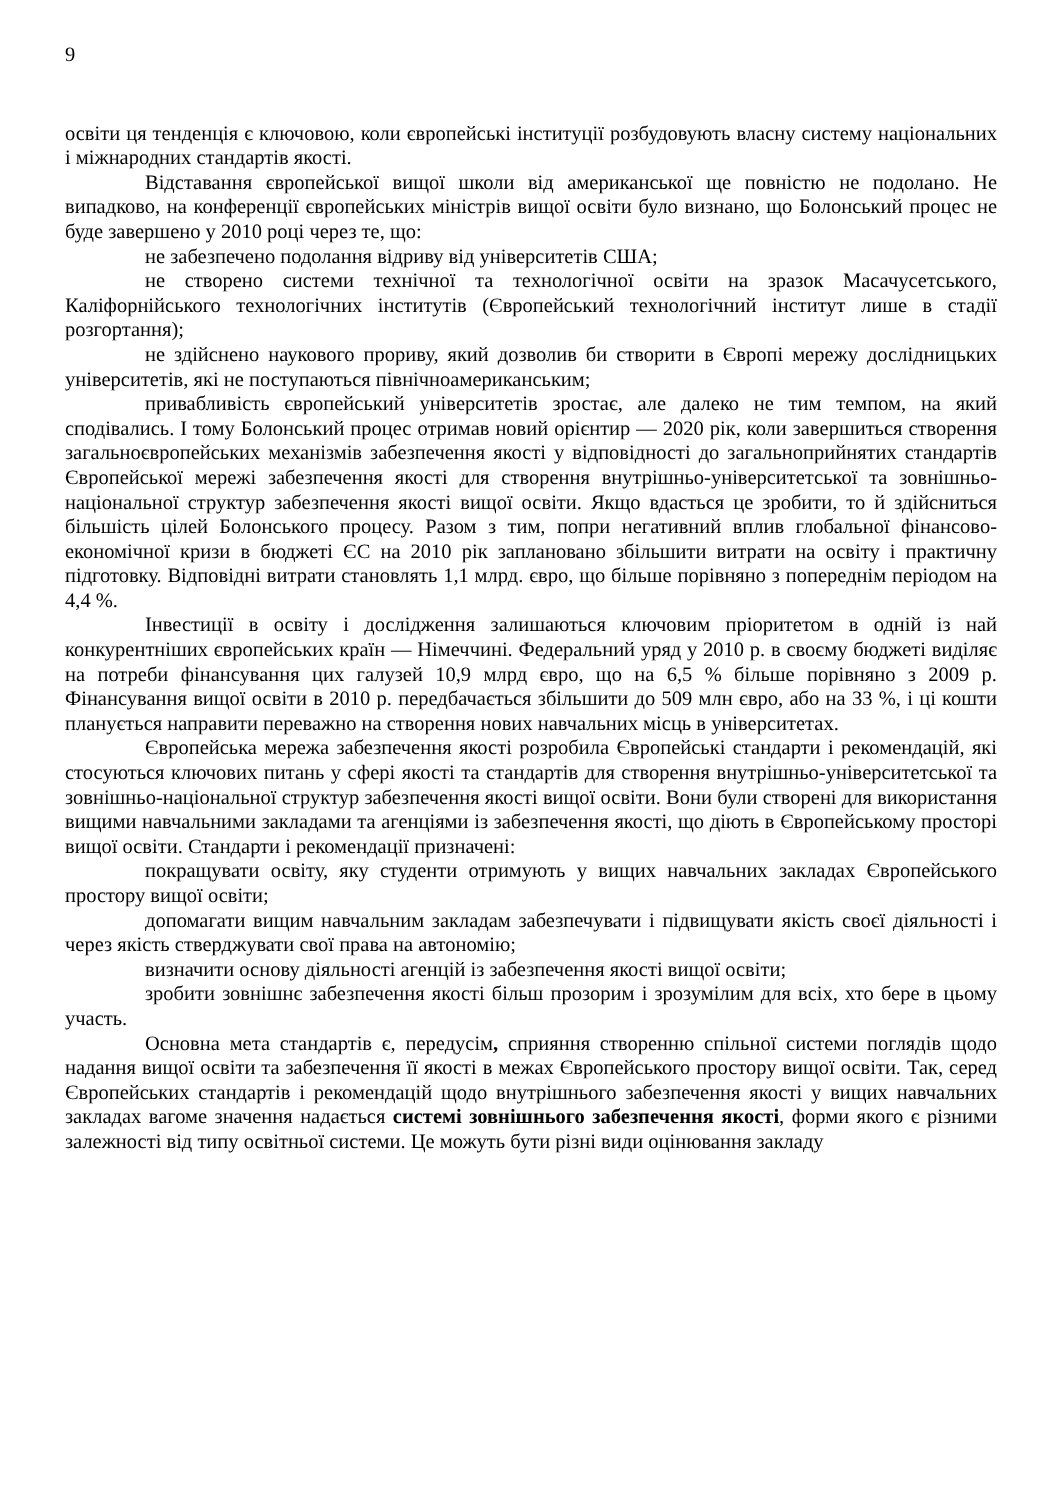9
освіти ця тенденція є ключовою, коли європейські інституції розбудовують власну систему національних і міжнародних стандартів якості.
Відставання європейської вищої школи від американської ще повністю не подолано. Не випадково, на конференції європейських міністрів вищої освіти було визнано, що Болонський процес не буде завершено у 2010 році через те, що:
не забезпечено подолання відриву від університетів США;
не створено системи технічної та технологічної освіти на зразок Масачусетського, Каліфорнійського технологічних інститутів (Європейський технологічний інститут лише в стадії розгортання);
не здійснено наукового прориву, який дозволив би створити в Європі мережу дослідницьких університетів, які не поступаються північноамериканським;
привабливість європейський університетів зростає, але далеко не тим темпом, на який сподівались. І тому Болонський процес отримав новий орієнтир — 2020 рік, коли завершиться створення загальноєвропейських механізмів забезпечення якості у відповідності до загальноприйнятих стандартів Європейської мережі забезпечення якості для створення внутрішньо-університетської та зовнішньо-національної структур забезпечення якості вищої освіти. Якщо вдасться це зробити, то й здійсниться більшість цілей Болонського процесу. Разом з тим, попри негативний вплив глобальної фінансово-економічної кризи в бюджеті ЄС на 2010 рік заплановано збільшити витрати на освіту і практичну підготовку. Відповідні витрати становлять 1,1 млрд. євро, що більше порівняно з попереднім періодом на 4,4 %.
Інвестиції в освіту і дослідження залишаються ключовим пріоритетом в одній із най конкурентніших європейських країн — Німеччині. Федеральний уряд у 2010 р. в своєму бюджеті виділяє на потреби фінансування цих галузей 10,9 млрд євро, що на 6,5 % більше порівняно з 2009 р. Фінансування вищої освіти в 2010 р. передбачається збільшити до 509 млн євро, або на 33 %, і ці кошти планується направити переважно на створення нових навчальних місць в університетах.
Європейська мережа забезпечення якості розробила Європейські стандарти і рекомендацій, які стосуються ключових питань у сфері якості та стандартів для створення внутрішньо-університетської та зовнішньо-національної структур забезпечення якості вищої освіти. Вони були створені для використання вищими навчальними закладами та агенціями із забезпечення якості, що діють в Європейському просторі вищої освіти. Стандарти і рекомендації призначені:
покращувати освіту, яку студенти отримують у вищих навчальних закладах Європейського простору вищої освіти;
допомагати вищим навчальним закладам забезпечувати і підвищувати якість своєї діяльності і через якість стверджувати свої права на автономію;
визначити основу діяльності агенцій із забезпечення якості вищої освіти;
зробити зовнішнє забезпечення якості більш прозорим і зрозумілим для всіх, хто бере в цьому участь.
Основна мета стандартів є, передусім, сприяння створенню спільної системи поглядів щодо надання вищої освіти та забезпечення її якості в межах Європейського простору вищої освіти. Так, серед Європейських стандартів і рекомендацій щодо внутрішнього забезпечення якості у вищих навчальних закладах вагоме значення надається системі зовнішнього забезпечення якості, форми якого є різними залежності від типу освітньої системи. Це можуть бути різні види оцінювання закладу